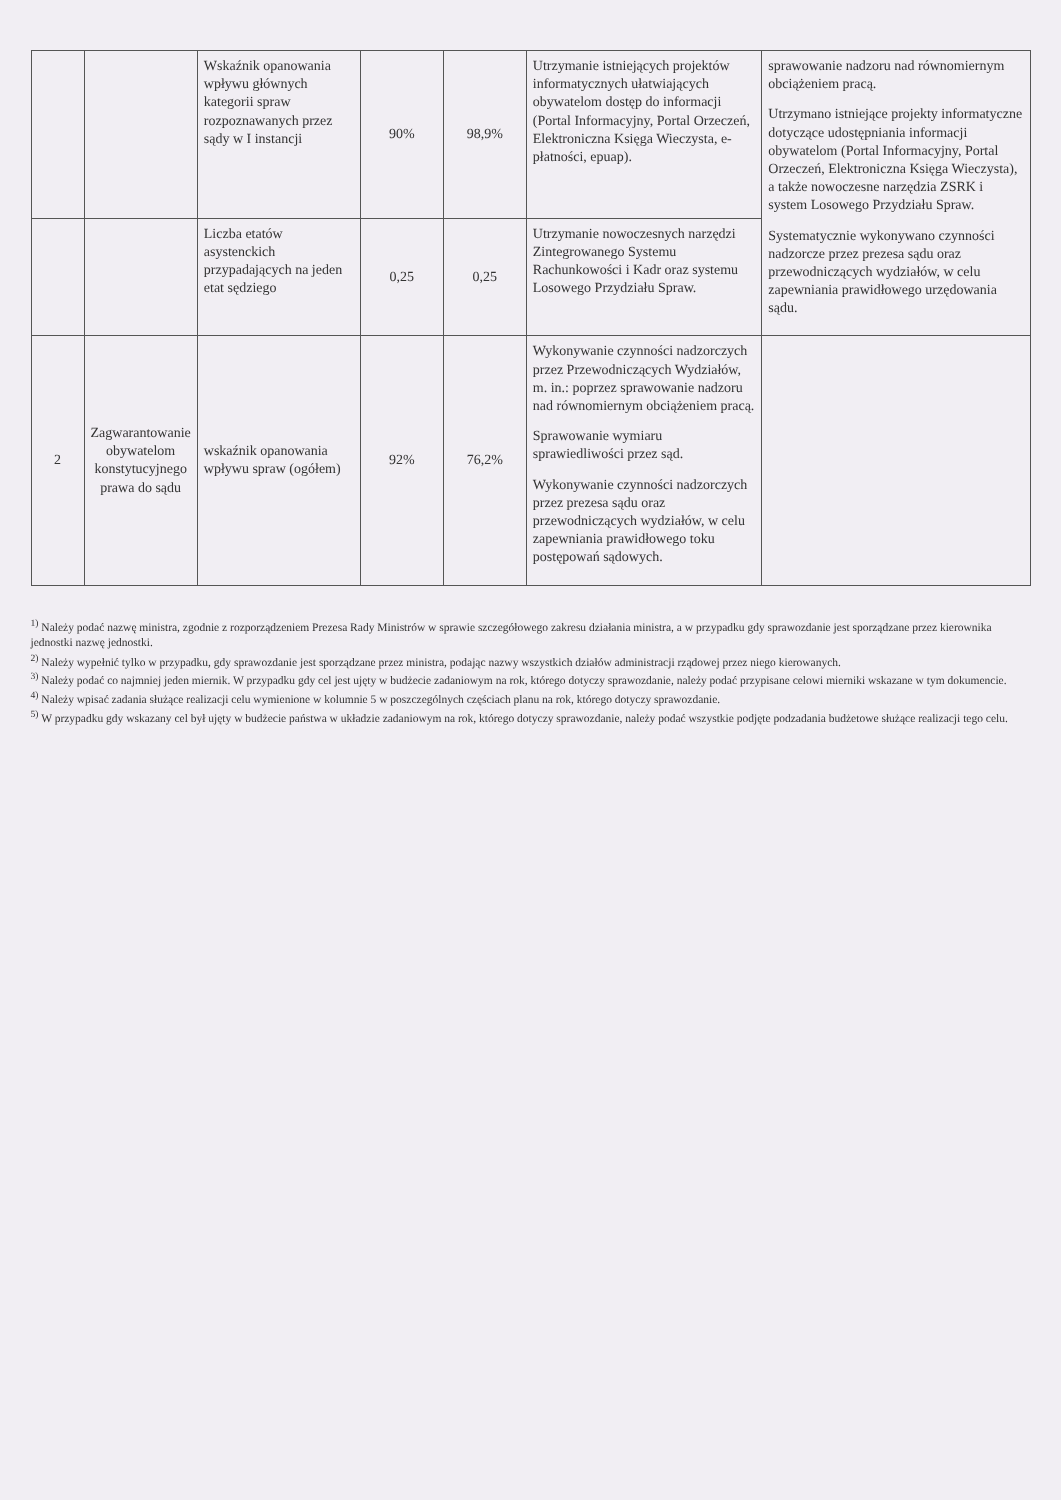| | | Wskaźnik opanowania wpływu głównych kategorii spraw rozpoznawanych przez sądy w I instancji | 90% | 98,9% | Utrzymanie istniejących projektów informatycznych ułatwiających obywatelom dostęp do informacji (Portal Informacyjny, Portal Orzeczeń, Elektroniczna Księga Wieczysta, e-płatności, epuap). | sprawowanie nadzoru nad równomiernym obciążeniem pracą. Utrzymano istniejące projekty informatyczne dotyczące udostępniania informacji obywatelom (Portal Informacyjny, Portal Orzeczeń, Elektroniczna Księga Wieczysta), a także nowoczesne narzędzia ZSRK i system Losowego Przydziału Spraw. Systematycznie wykonywano czynności nadzorcze przez prezesa sądu oraz przewodniczących wydziałów, w celu zapewniania prawidłowego urzędowania sądu. |
| | | Liczba etatów asystenckich przypadających na jeden etat sędziego | 0,25 | 0,25 | Utrzymanie nowoczesnych narzędzi Zintegrowanego Systemu Rachunkowości i Kadr oraz systemu Losowego Przydziału Spraw. | |
| 2 | Zagwarantowanie obywatelom konstytucyjnego prawa do sądu | wskaźnik opanowania wpływu spraw (ogółem) | 92% | 76,2% | Wykonywanie czynności nadzorczych przez Przewodniczących Wydziałów, m. in.: poprzez sprawowanie nadzoru nad równomiernym obciążeniem pracą. Sprawowanie wymiaru sprawiedliwości przez sąd. Wykonywanie czynności nadzorczych przez prezesa sądu oraz przewodniczących wydziałów, w celu zapewniania prawidłowego toku postępowań sądowych. | |
<sup>1)</sup> Należy podać nazwę ministra, zgodnie z rozporządzeniem Prezesa Rady Ministrów w sprawie szczegółowego zakresu działania ministra, a w przypadku gdy sprawozdanie jest sporządzane przez kierownika jednostki nazwę jednostki.
<sup>2)</sup> Należy wypełnić tylko w przypadku, gdy sprawozdanie jest sporządzane przez ministra, podając nazwy wszystkich działów administracji rządowej przez niego kierowanych.
<sup>3)</sup> Należy podać co najmniej jeden miernik. W przypadku gdy cel jest ujęty w budżecie zadaniowym na rok, którego dotyczy sprawozdanie, należy podać przypisane celowi mierniki wskazane w tym dokumencie.
<sup>4)</sup> Należy wpisać zadania służące realizacji celu wymienione w kolumnie 5 w poszczególnych częściach planu na rok, którego dotyczy sprawozdanie.
<sup>5)</sup> W przypadku gdy wskazany cel był ujęty w budżecie państwa w układzie zadaniowym na rok, którego dotyczy sprawozdanie, należy podać wszystkie podjęte podzadania budżetowe służące realizacji tego celu.